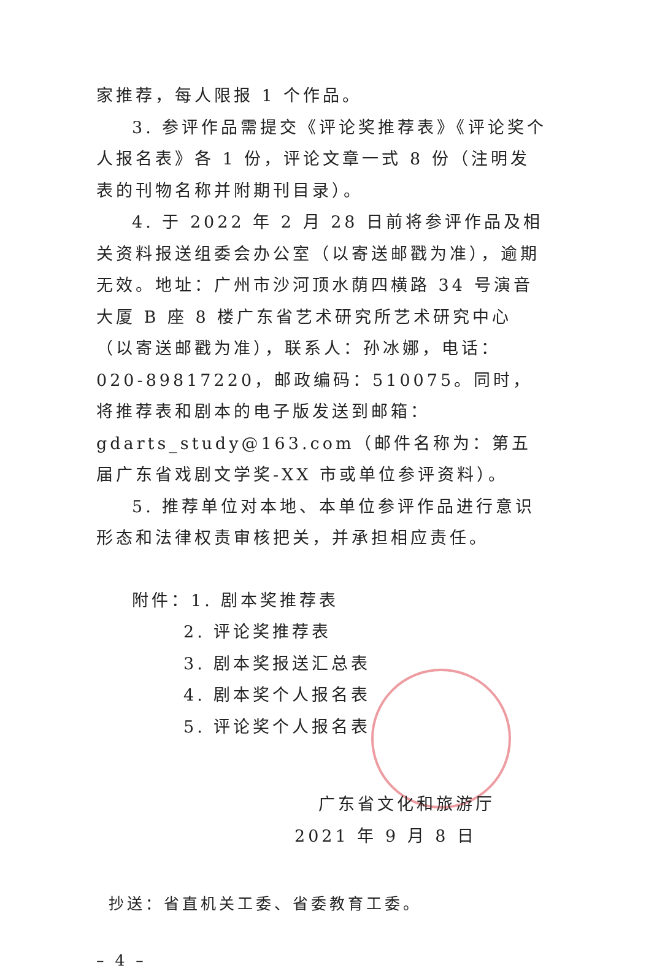家推荐，每人限报 1 个作品。
3. 参评作品需提交《评论奖推荐表》《评论奖个人报名表》各 1 份，评论文章一式 8 份（注明发表的刊物名称并附期刊目录）。
4. 于 2022 年 2 月 28 日前将参评作品及相关资料报送组委会办公室（以寄送邮戳为准），逾期无效。地址：广州市沙河顶水荫四横路 34 号演音大厦 B 座 8 楼广东省艺术研究所艺术研究中心（以寄送邮戳为准），联系人：孙冰娜，电话：020-89817220，邮政编码：510075。同时，将推荐表和剧本的电子版发送到邮箱：gdarts_study@163.com（邮件名称为：第五届广东省戏剧文学奖-XX 市或单位参评资料）。
5. 推荐单位对本地、本单位参评作品进行意识形态和法律权责审核把关，并承担相应责任。
附件：1. 剧本奖推荐表
2. 评论奖推荐表
3. 剧本奖报送汇总表
4. 剧本奖个人报名表
5. 评论奖个人报名表
广东省文化和旅游厅
2021 年 9 月 8 日
抄送：省直机关工委、省委教育工委。
– 4 –